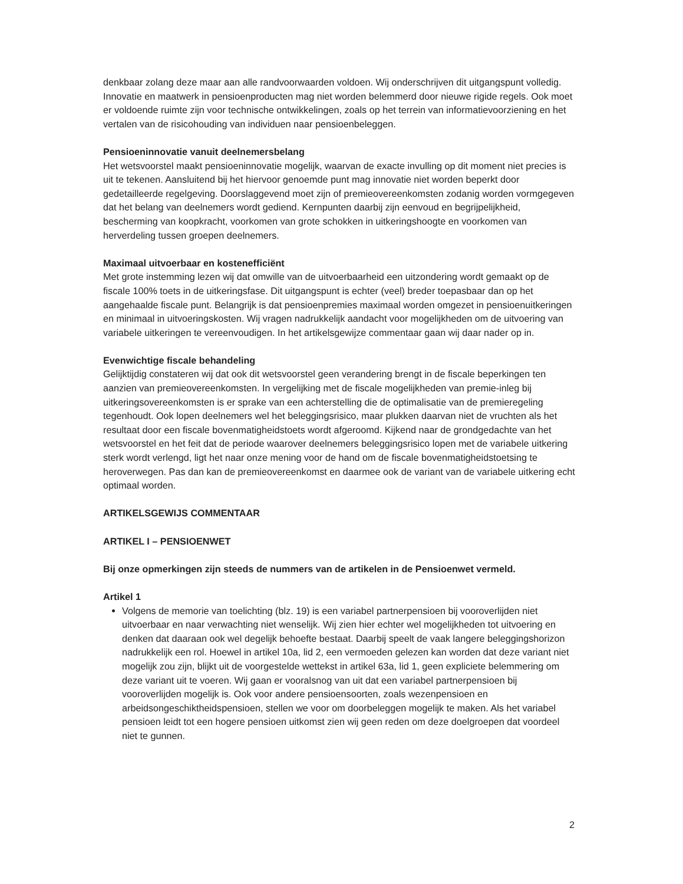denkbaar zolang deze maar aan alle randvoorwaarden voldoen. Wij onderschrijven dit uitgangspunt volledig. Innovatie en maatwerk in pensioenproducten mag niet worden belemmerd door nieuwe rigide regels. Ook moet er voldoende ruimte zijn voor technische ontwikkelingen, zoals op het terrein van informatievoorziening en het vertalen van de risicohouding van individuen naar pensioenbeleggen.
Pensioeninnovatie vanuit deelnemersbelang
Het wetsvoorstel maakt pensioeninnovatie mogelijk, waarvan de exacte invulling op dit moment niet precies is uit te tekenen. Aansluitend bij het hiervoor genoemde punt mag innovatie niet worden beperkt door gedetailleerde regelgeving. Doorslaggevend moet zijn of premieovereenkomsten zodanig worden vormgegeven dat het belang van deelnemers wordt gediend. Kernpunten daarbij zijn eenvoud en begrijpelijkheid, bescherming van koopkracht, voorkomen van grote schokken in uitkeringshoogte en voorkomen van herverdeling tussen groepen deelnemers.
Maximaal uitvoerbaar en kostenefficiënt
Met grote instemming lezen wij dat omwille van de uitvoerbaarheid een uitzondering wordt gemaakt op de fiscale 100% toets in de uitkeringsfase. Dit uitgangspunt is echter (veel) breder toepasbaar dan op het aangehaalde fiscale punt. Belangrijk is dat pensioenpremies maximaal worden omgezet in pensioenuitkeringen en minimaal in uitvoeringskosten. Wij vragen nadrukkelijk aandacht voor mogelijkheden om de uitvoering van variabele uitkeringen te vereenvoudigen. In het artikelsgewijze commentaar gaan wij daar nader op in.
Evenwichtige fiscale behandeling
Gelijktijdig constateren wij dat ook dit wetsvoorstel geen verandering brengt in de fiscale beperkingen ten aanzien van premieovereenkomsten. In vergelijking met de fiscale mogelijkheden van premie-inleg bij uitkeringsovereenkomsten is er sprake van een achterstelling die de optimalisatie van de premieregeling tegenhoudt. Ook lopen deelnemers wel het beleggingsrisico, maar plukken daarvan niet de vruchten als het resultaat door een fiscale bovenmatigheidstoets wordt afgeroomd. Kijkend naar de grondgedachte van het wetsvoorstel en het feit dat de periode waarover deelnemers beleggingsrisico lopen met de variabele uitkering sterk wordt verlengd, ligt het naar onze mening voor de hand om de fiscale bovenmatigheidstoetsing te heroverwegen. Pas dan kan de premieovereenkomst en daarmee ook de variant van de variabele uitkering echt optimaal worden.
ARTIKELSGEWIJS COMMENTAAR
ARTIKEL I – PENSIOENWET
Bij onze opmerkingen zijn steeds de nummers van de artikelen in de Pensioenwet vermeld.
Artikel 1
Volgens de memorie van toelichting (blz. 19) is een variabel partnerpensioen bij vooroverlijden niet uitvoerbaar en naar verwachting niet wenselijk. Wij zien hier echter wel mogelijkheden tot uitvoering en denken dat daaraan ook wel degelijk behoefte bestaat. Daarbij speelt de vaak langere beleggingshorizon nadrukkelijk een rol. Hoewel in artikel 10a, lid 2, een vermoeden gelezen kan worden dat deze variant niet mogelijk zou zijn, blijkt uit de voorgestelde wettekst in artikel 63a, lid 1, geen expliciete belemmering om deze variant uit te voeren. Wij gaan er vooralsnog van uit dat een variabel partnerpensioen bij vooroverlijden mogelijk is. Ook voor andere pensioensoorten, zoals wezenpensioen en arbeidsongeschiktheidspensioen, stellen we voor om doorbeleggen mogelijk te maken. Als het variabel pensioen leidt tot een hogere pensioen uitkomst zien wij geen reden om deze doelgroepen dat voordeel niet te gunnen.
2